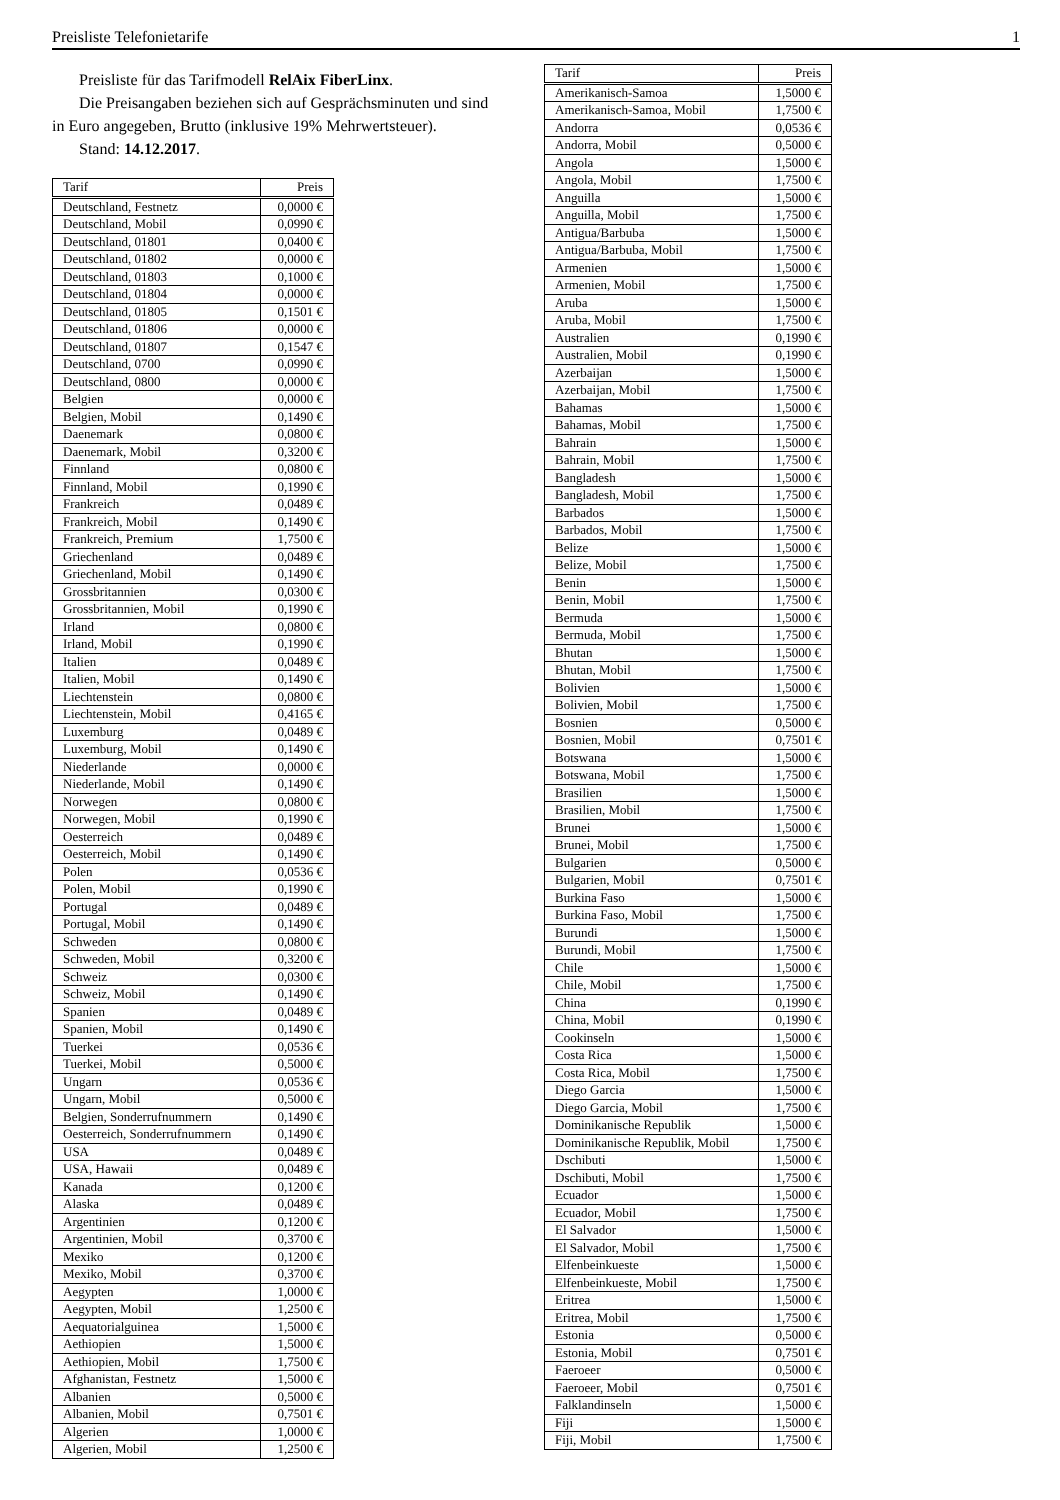Preisliste Telefonietarife 1
Preisliste für das Tarifmodell RelAix FiberLinx.
Die Preisangaben beziehen sich auf Gesprächsminuten und sind
in Euro angegeben, Brutto (inklusive 19% Mehrwertsteuer).
Stand: 14.12.2017.
| Tarif | Preis |
| --- | --- |
| Deutschland, Festnetz | 0,0000 € |
| Deutschland, Mobil | 0,0990 € |
| Deutschland, 01801 | 0,0400 € |
| Deutschland, 01802 | 0,0000 € |
| Deutschland, 01803 | 0,1000 € |
| Deutschland, 01804 | 0,0000 € |
| Deutschland, 01805 | 0,1501 € |
| Deutschland, 01806 | 0,0000 € |
| Deutschland, 01807 | 0,1547 € |
| Deutschland, 0700 | 0,0990 € |
| Deutschland, 0800 | 0,0000 € |
| Belgien | 0,0000 € |
| Belgien, Mobil | 0,1490 € |
| Daenemark | 0,0800 € |
| Daenemark, Mobil | 0,3200 € |
| Finnland | 0,0800 € |
| Finnland, Mobil | 0,1990 € |
| Frankreich | 0,0489 € |
| Frankreich, Mobil | 0,1490 € |
| Frankreich, Premium | 1,7500 € |
| Griechenland | 0,0489 € |
| Griechenland, Mobil | 0,1490 € |
| Grossbritannien | 0,0300 € |
| Grossbritannien, Mobil | 0,1990 € |
| Irland | 0,0800 € |
| Irland, Mobil | 0,1990 € |
| Italien | 0,0489 € |
| Italien, Mobil | 0,1490 € |
| Liechtenstein | 0,0800 € |
| Liechtenstein, Mobil | 0,4165 € |
| Luxemburg | 0,0489 € |
| Luxemburg, Mobil | 0,1490 € |
| Niederlande | 0,0000 € |
| Niederlande, Mobil | 0,1490 € |
| Norwegen | 0,0800 € |
| Norwegen, Mobil | 0,1990 € |
| Oesterreich | 0,0489 € |
| Oesterreich, Mobil | 0,1490 € |
| Polen | 0,0536 € |
| Polen, Mobil | 0,1990 € |
| Portugal | 0,0489 € |
| Portugal, Mobil | 0,1490 € |
| Schweden | 0,0800 € |
| Schweden, Mobil | 0,3200 € |
| Schweiz | 0,0300 € |
| Schweiz, Mobil | 0,1490 € |
| Spanien | 0,0489 € |
| Spanien, Mobil | 0,1490 € |
| Tuerkei | 0,0536 € |
| Tuerkei, Mobil | 0,5000 € |
| Ungarn | 0,0536 € |
| Ungarn, Mobil | 0,5000 € |
| Belgien, Sonderrufnummern | 0,1490 € |
| Oesterreich, Sonderrufnummern | 0,1490 € |
| USA | 0,0489 € |
| USA, Hawaii | 0,0489 € |
| Kanada | 0,1200 € |
| Alaska | 0,0489 € |
| Argentinien | 0,1200 € |
| Argentinien, Mobil | 0,3700 € |
| Mexiko | 0,1200 € |
| Mexiko, Mobil | 0,3700 € |
| Aegypten | 1,0000 € |
| Aegypten, Mobil | 1,2500 € |
| Aequatorialguinea | 1,5000 € |
| Aethiopien | 1,5000 € |
| Aethiopien, Mobil | 1,7500 € |
| Afghanistan, Festnetz | 1,5000 € |
| Albanien | 0,5000 € |
| Albanien, Mobil | 0,7501 € |
| Algerien | 1,0000 € |
| Algerien, Mobil | 1,2500 € |
| Tarif | Preis |
| --- | --- |
| Amerikanisch-Samoa | 1,5000 € |
| Amerikanisch-Samoa, Mobil | 1,7500 € |
| Andorra | 0,0536 € |
| Andorra, Mobil | 0,5000 € |
| Angola | 1,5000 € |
| Angola, Mobil | 1,7500 € |
| Anguilla | 1,5000 € |
| Anguilla, Mobil | 1,7500 € |
| Antigua/Barbuba | 1,5000 € |
| Antigua/Barbuba, Mobil | 1,7500 € |
| Armenien | 1,5000 € |
| Armenien, Mobil | 1,7500 € |
| Aruba | 1,5000 € |
| Aruba, Mobil | 1,7500 € |
| Australien | 0,1990 € |
| Australien, Mobil | 0,1990 € |
| Azerbaijan | 1,5000 € |
| Azerbaijan, Mobil | 1,7500 € |
| Bahamas | 1,5000 € |
| Bahamas, Mobil | 1,7500 € |
| Bahrain | 1,5000 € |
| Bahrain, Mobil | 1,7500 € |
| Bangladesh | 1,5000 € |
| Bangladesh, Mobil | 1,7500 € |
| Barbados | 1,5000 € |
| Barbados, Mobil | 1,7500 € |
| Belize | 1,5000 € |
| Belize, Mobil | 1,7500 € |
| Benin | 1,5000 € |
| Benin, Mobil | 1,7500 € |
| Bermuda | 1,5000 € |
| Bermuda, Mobil | 1,7500 € |
| Bhutan | 1,5000 € |
| Bhutan, Mobil | 1,7500 € |
| Bolivien | 1,5000 € |
| Bolivien, Mobil | 1,7500 € |
| Bosnien | 0,5000 € |
| Bosnien, Mobil | 0,7501 € |
| Botswana | 1,5000 € |
| Botswana, Mobil | 1,7500 € |
| Brasilien | 1,5000 € |
| Brasilien, Mobil | 1,7500 € |
| Brunei | 1,5000 € |
| Brunei, Mobil | 1,7500 € |
| Bulgarien | 0,5000 € |
| Bulgarien, Mobil | 0,7501 € |
| Burkina Faso | 1,5000 € |
| Burkina Faso, Mobil | 1,7500 € |
| Burundi | 1,5000 € |
| Burundi, Mobil | 1,7500 € |
| Chile | 1,5000 € |
| Chile, Mobil | 1,7500 € |
| China | 0,1990 € |
| China, Mobil | 0,1990 € |
| Cookinseln | 1,5000 € |
| Costa Rica | 1,5000 € |
| Costa Rica, Mobil | 1,7500 € |
| Diego Garcia | 1,5000 € |
| Diego Garcia, Mobil | 1,7500 € |
| Dominikanische Republik | 1,5000 € |
| Dominikanische Republik, Mobil | 1,7500 € |
| Dschibuti | 1,5000 € |
| Dschibuti, Mobil | 1,7500 € |
| Ecuador | 1,5000 € |
| Ecuador, Mobil | 1,7500 € |
| El Salvador | 1,5000 € |
| El Salvador, Mobil | 1,7500 € |
| Elfenbeinkueste | 1,5000 € |
| Elfenbeinkueste, Mobil | 1,7500 € |
| Eritrea | 1,5000 € |
| Eritrea, Mobil | 1,7500 € |
| Estonia | 0,5000 € |
| Estonia, Mobil | 0,7501 € |
| Faeroeer | 0,5000 € |
| Faeroeer, Mobil | 0,7501 € |
| Falklandinseln | 1,5000 € |
| Fiji | 1,5000 € |
| Fiji, Mobil | 1,7500 € |